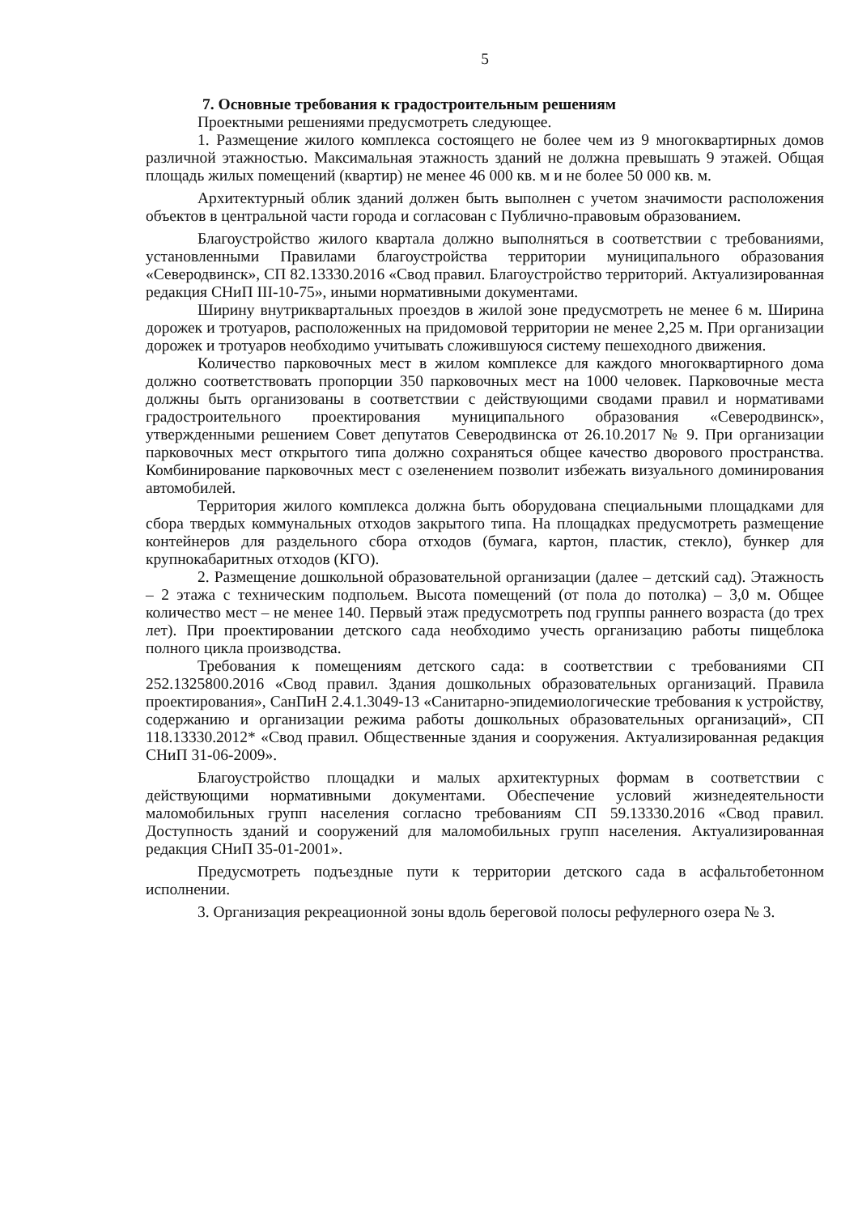5
7. Основные требования к градостроительным решениям
Проектными решениями предусмотреть следующее.
1. Размещение жилого комплекса состоящего не более чем из 9 многоквартирных домов различной этажностью. Максимальная этажность зданий не должна превышать 9 этажей. Общая площадь жилых помещений (квартир) не менее 46 000 кв. м и не более 50 000 кв. м.
Архитектурный облик зданий должен быть выполнен с учетом значимости расположения объектов в центральной части города и согласован с Публично-правовым образованием.
Благоустройство жилого квартала должно выполняться в соответствии с требованиями, установленными Правилами благоустройства территории муниципального образования «Северодвинск», СП 82.13330.2016 «Свод правил. Благоустройство территорий. Актуализированная редакция СНиП III-10-75», иными нормативными документами.
Ширину внутриквартальных проездов в жилой зоне предусмотреть не менее 6 м. Ширина дорожек и тротуаров, расположенных на придомовой территории не менее 2,25 м. При организации дорожек и тротуаров необходимо учитывать сложившуюся систему пешеходного движения.
Количество парковочных мест в жилом комплексе для каждого многоквартирного дома должно соответствовать пропорции 350 парковочных мест на 1000 человек. Парковочные места должны быть организованы в соответствии с действующими сводами правил и нормативами градостроительного проектирования муниципального образования «Северодвинск», утвержденными решением Совет депутатов Северодвинска от 26.10.2017 № 9. При организации парковочных мест открытого типа должно сохраняться общее качество дворового пространства. Комбинирование парковочных мест с озеленением позволит избежать визуального доминирования автомобилей.
Территория жилого комплекса должна быть оборудована специальными площадками для сбора твердых коммунальных отходов закрытого типа. На площадках предусмотреть размещение контейнеров для раздельного сбора отходов (бумага, картон, пластик, стекло), бункер для крупнокабаритных отходов (КГО).
2. Размещение дошкольной образовательной организации (далее – детский сад). Этажность – 2 этажа с техническим подпольем. Высота помещений (от пола до потолка) – 3,0 м. Общее количество мест – не менее 140. Первый этаж предусмотреть под группы раннего возраста (до трех лет). При проектировании детского сада необходимо учесть организацию работы пищеблока полного цикла производства.
Требования к помещениям детского сада: в соответствии с требованиями СП 252.1325800.2016 «Свод правил. Здания дошкольных образовательных организаций. Правила проектирования», СанПиН 2.4.1.3049-13 «Санитарно-эпидемиологические требования к устройству, содержанию и организации режима работы дошкольных образовательных организаций», СП 118.13330.2012* «Свод правил. Общественные здания и сооружения. Актуализированная редакция СНиП 31-06-2009».
Благоустройство площадки и малых архитектурных формам в соответствии с действующими нормативными документами. Обеспечение условий жизнедеятельности маломобильных групп населения согласно требованиям СП 59.13330.2016 «Свод правил. Доступность зданий и сооружений для маломобильных групп населения. Актуализированная редакция СНиП 35-01-2001».
Предусмотреть подъездные пути к территории детского сада в асфальтобетонном исполнении.
3. Организация рекреационной зоны вдоль береговой полосы рефулерного озера № 3.